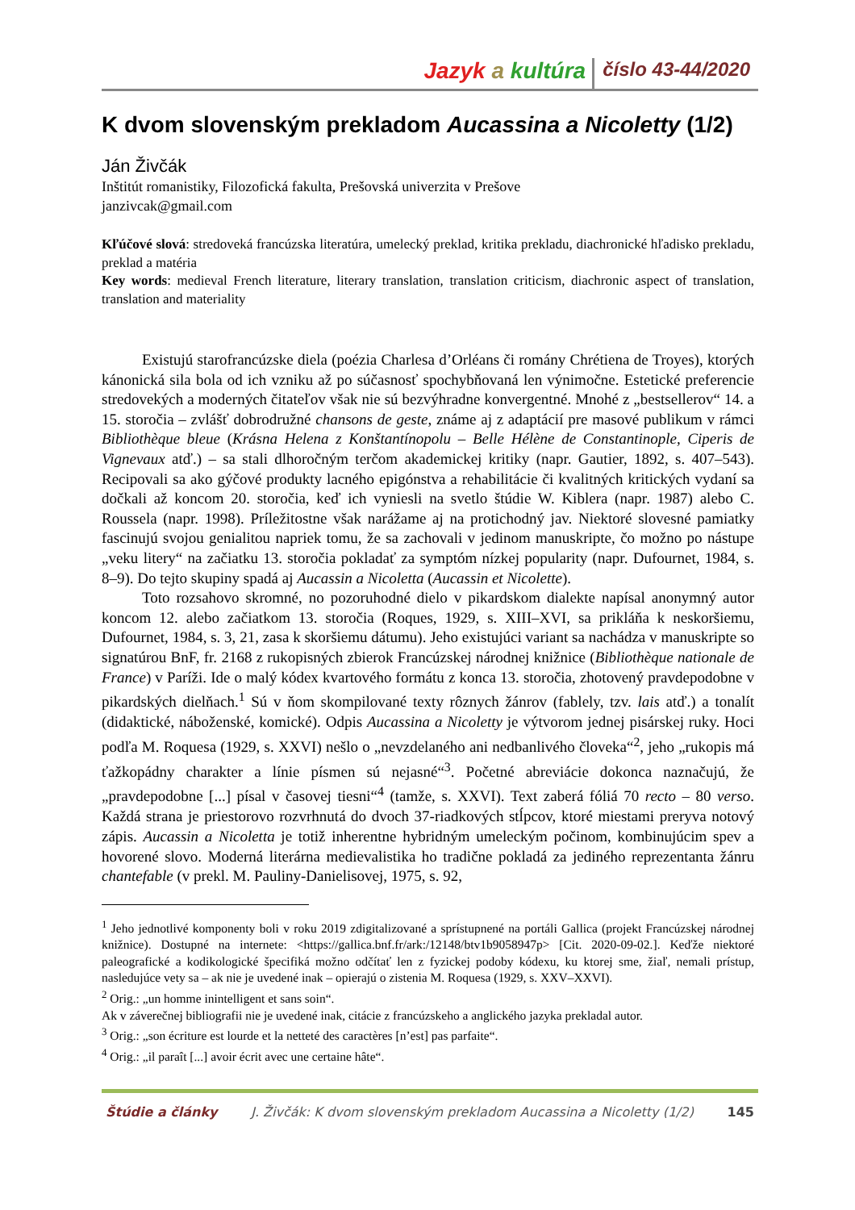Jazyk a kultúra
číslo 43-44/2020
K dvom slovenským prekladom Aucassina a Nicoletty (1/2)
Ján Živčák
Inštitút romanistiky, Filozofická fakulta, Prešovská univerzita v Prešove
janzivcak@gmail.com
Kľúčové slová: stredoveká francúzska literatúra, umelecký preklad, kritika prekladu, diachronické hľadisko prekladu, preklad a matéria
Key words: medieval French literature, literary translation, translation criticism, diachronic aspect of translation, translation and materiality
Existujú starofrancúzske diela (poézia Charlesa d’Orléans či romány Chrétiena de Troyes), ktorých kánonická sila bola od ich vzniku až po súčasnosť spochybňovaná len výnimočne. Estetické preferencie stredovekých a moderných čitateľov však nie sú bezvýhradne konvergentné. Mnohé z „bestsellerov“ 14. a 15. storočia – zvlášť dobrodružné chansons de geste, známe aj z adaptácií pre masové publikum v rámci Bibliothèque bleue (Krásna Helena z Konštantínopolu – Belle Hélène de Constantinople, Ciperis de Vignevaux atď.) – sa stali dlhoročným terčom akademickej kritiky (napr. Gautier, 1892, s. 407–543). Recipovali sa ako gýčové produkty lacného epigónstva a rehabilitácie či kvalitných kritických vydaní sa dočkali až koncom 20. storočia, keď ich vyniesli na svetlo štúdie W. Kiblera (napr. 1987) alebo C. Roussela (napr. 1998). Príležitostne však narážame aj na protichodný jav. Niektoré slovesné pamiatky fascinujú svojou genialitou napriek tomu, že sa zachovali v jedinom manuskripte, čo možno po nástupe „veku litery“ na začiatku 13. storočia pokladať za symptóm nízkej popularity (napr. Dufournet, 1984, s. 8–9). Do tejto skupiny spadá aj Aucassin a Nicoletta (Aucassin et Nicolette).
Toto rozsahovo skromné, no pozoruhodné dielo v pikardskom dialekte napísal anonymný autor koncom 12. alebo začiatkom 13. storočia (Roques, 1929, s. XIII–XVI, sa prikláňa k neskoršiemu, Dufournet, 1984, s. 3, 21, zasa k skoršiemu dátumu). Jeho existujúci variant sa nachádza v manuskripte so signatúrou BnF, fr. 2168 z rukopisných zbierok Francúzskej národnej knižnice (Bibliothèque nationale de France) v Paríži. Ide o malý kódex kvartového formátu z konca 13. storočia, zhotovený pravdepodobne v pikardských dielňach.<sup>1</sup> Sú v ňom skompilované texty rôznych žánrov (fablely, tzv. lais atď.) a tonalít (didaktické, náboženské, komické). Odpis Aucassina a Nicoletty je výtvorom jednej pisárskej ruky. Hoci podľa M. Roquesa (1929, s. XXVI) nešlo o „nevzdelaného ani nedbanlivého človeka“<sup>2</sup>, jeho „rukopis má ťažkopádny charakter a línie písmen sú nejasné“<sup>3</sup>. Početné abreviácie dokonca naznačujú, že „pravdepodobne [...] písal v časovej tiesni“<sup>4</sup> (tamže, s. XXVI). Text zaberá fóliá 70 recto – 80 verso. Každá strana je priestorovo rozvrhnutá do dvoch 37-riadkových stĺpcov, ktoré miestami preryva notový zápis. Aucassin a Nicoletta je totiž inherentne hybridným umeleckým počinom, kombinujúcim spev a hovorené slovo. Moderná literárna medievalistika ho tradične pokladá za jediného reprezentanta žánru chantefable (v prekl. M. Pauliny-Danielisovej, 1975, s. 92,
<sup>1</sup> Jeho jednotlivé komponenty boli v roku 2019 zdigitalizované a sprístupnené na portáli Gallica (projekt Francúzskej národnej knižnice). Dostupné na internete: <https://gallica.bnf.fr/ark:/12148/btv1b9058947p> [Cit. 2020-09-02.]. Keďže niektoré paleografické a kodikologické špecifiká možno odčítať len z fyzickej podoby kódexu, ku ktorej sme, žiaľ, nemali prístup, nasledujúce vety sa – ak nie je uvedené inak – opierajú o zistenia M. Roquesa (1929, s. XXV–XXVI).
<sup>2</sup> Orig.: „un homme inintelligent et sans soin“.
Ak v záverečnej bibliografii nie je uvedené inak, citácie z francúzskeho a anglického jazyka prekladal autor.
<sup>3</sup> Orig.: „son écriture est lourde et la netteté des caractères [n’est] pas parfaite“.
<sup>4</sup> Orig.: „il paraît [...] avoir écrit avec une certaine hâte“.
Štúdie a články J. Živčák: K dvom slovenským prekladom Aucassina a Nicoletty (1/2) 145